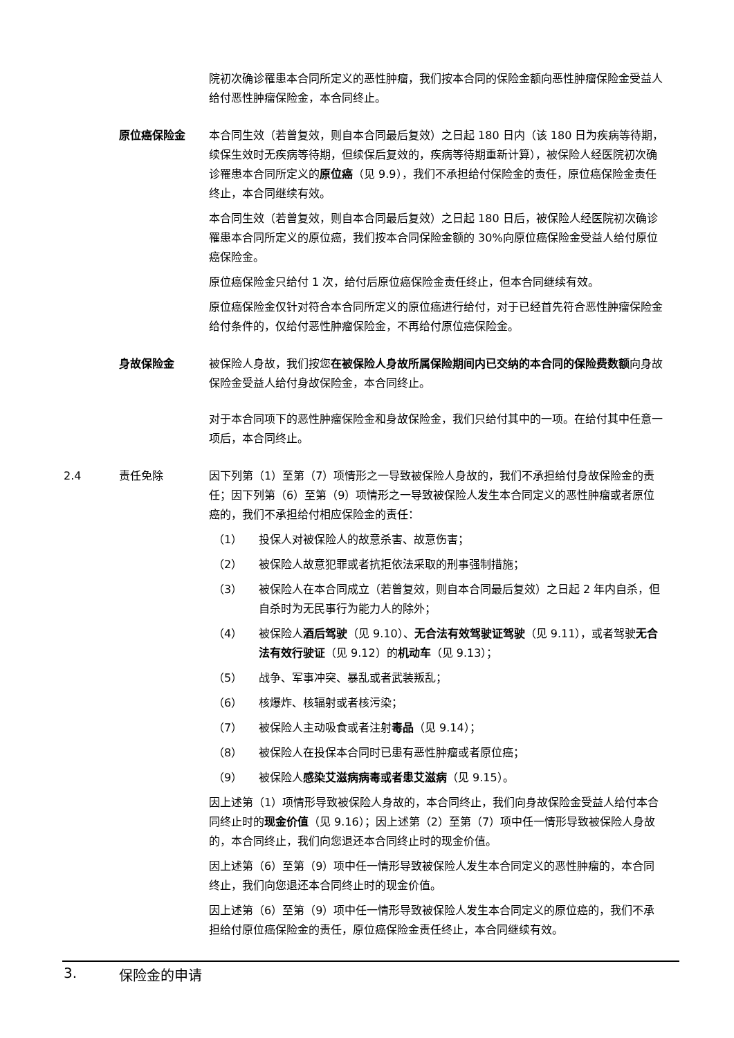院初次确诊罹患本合同所定义的恶性肿瘤，我们按本合同的保险金额向恶性肿瘤保险金受益人给付恶性肿瘤保险金，本合同终止。
原位癌保险金 本合同生效（若曾复效，则自本合同最后复效）之日起 180 日内（该 180 日为疾病等待期，续保生效时无疾病等待期，但续保后复效的，疾病等待期重新计算），被保险人经医院初次确诊罹患本合同所定义的原位癌（见 9.9），我们不承担给付保险金的责任，原位癌保险金责任终止，本合同继续有效。
本合同生效（若曾复效，则自本合同最后复效）之日起 180 日后，被保险人经医院初次确诊罹患本合同所定义的原位癌，我们按本合同保险金额的 30%向原位癌保险金受益人给付原位癌保险金。
原位癌保险金只给付 1 次，给付后原位癌保险金责任终止，但本合同继续有效。
原位癌保险金仅针对符合本合同所定义的原位癌进行给付，对于已经首先符合恶性肿瘤保险金给付条件的，仅给付恶性肿瘤保险金，不再给付原位癌保险金。
身故保险金 被保险人身故，我们按您在被保险人身故所属保险期间内已交纳的本合同的保险费数额向身故保险金受益人给付身故保险金，本合同终止。
对于本合同项下的恶性肿瘤保险金和身故保险金，我们只给付其中的一项。在给付其中任意一项后，本合同终止。
2.4 责任免除 因下列第（1）至第（7）项情形之一导致被保险人身故的，我们不承担给付身故保险金的责任；因下列第（6）至第（9）项情形之一导致被保险人发生本合同定义的恶性肿瘤或者原位癌的，我们不承担给付相应保险金的责任：
（1） 投保人对被保险人的故意杀害、故意伤害；
（2） 被保险人故意犯罪或者抗拒依法采取的刑事强制措施；
（3） 被保险人在本合同成立（若曾复效，则自本合同最后复效）之日起 2 年内自杀，但自杀时为无民事行为能力人的除外；
（4） 被保险人酒后驾驶（见 9.10）、无合法有效驾驶证驾驶（见 9.11），或者驾驶无合法有效行驶证（见 9.12）的机动车（见 9.13）；
（5） 战争、军事冲突、暴乱或者武装叛乱；
（6） 核爆炸、核辐射或者核污染；
（7） 被保险人主动吸食或者注射毒品（见 9.14）；
（8） 被保险人在投保本合同时已患有恶性肿瘤或者原位癌；
（9） 被保险人感染艾滋病病毒或者患艾滋病（见 9.15）。
因上述第（1）项情形导致被保险人身故的，本合同终止，我们向身故保险金受益人给付本合同终止时的现金价值（见 9.16）；因上述第（2）至第（7）项中任一情形导致被保险人身故的，本合同终止，我们向您退还本合同终止时的现金价值。
因上述第（6）至第（9）项中任一情形导致被保险人发生本合同定义的恶性肿瘤的，本合同终止，我们向您退还本合同终止时的现金价值。
因上述第（6）至第（9）项中任一情形导致被保险人发生本合同定义的原位癌的，我们不承担给付原位癌保险金的责任，原位癌保险金责任终止，本合同继续有效。
3. 保险金的申请